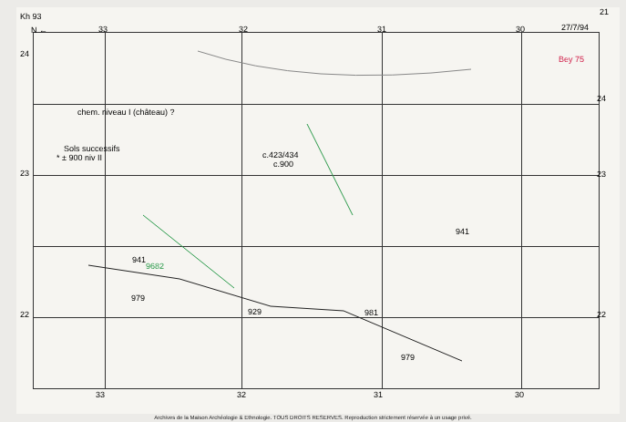Kh 93
N ← 33 32 31 30 27/7/94
21
24
23
22
24
23
22
chem. niveau I (château) ?
Sols successifs
* ± 900 niv II c.423/434
c.900
941
941
979
929 981
979
Bey 75
9682
33 32 31 30
Archives de la Maison Archéologie & Ethnologie. TOUS DROITS RESERVES. Reproduction strictement réservée à un usage privé.